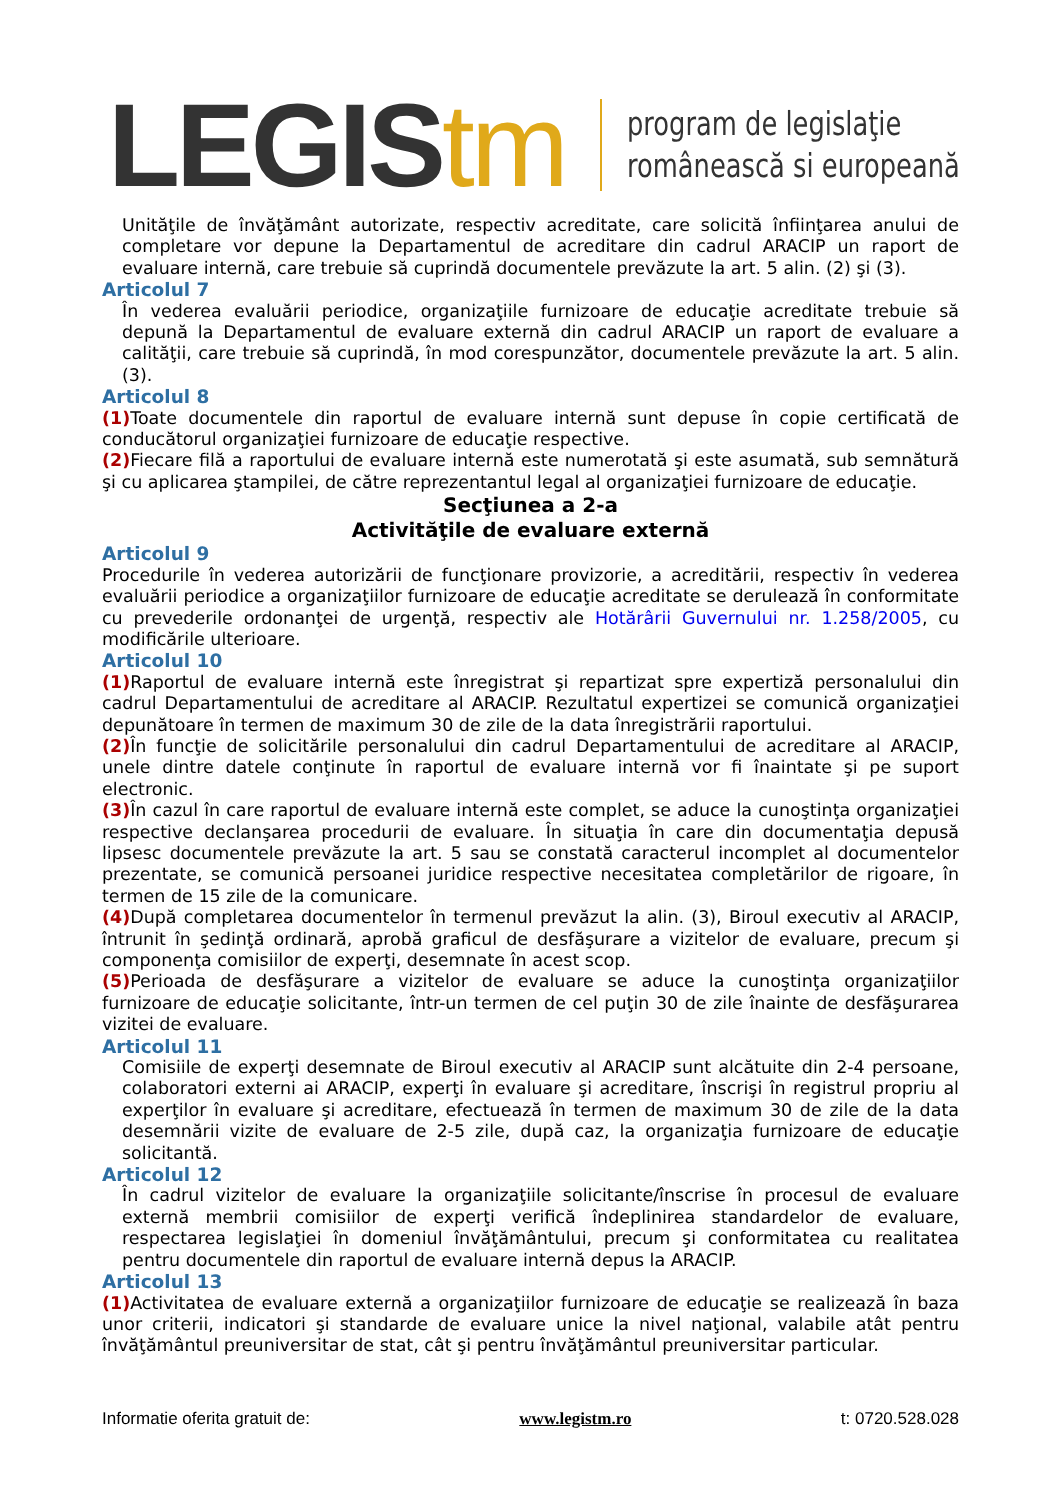LEGIStm
program de legislaţie
românească si europeană
Unităţile de învăţământ autorizate, respectiv acreditate, care solicită înfiinţarea anului de completare vor depune la Departamentul de acreditare din cadrul ARACIP un raport de evaluare internă, care trebuie să cuprindă documentele prevăzute la art. 5 alin. (2) şi (3).
Articolul 7
În vederea evaluării periodice, organizaţiile furnizoare de educaţie acreditate trebuie să depună la Departamentul de evaluare externă din cadrul ARACIP un raport de evaluare a calităţii, care trebuie să cuprindă, în mod corespunzător, documentele prevăzute la art. 5 alin. (3).
Articolul 8
(1) Toate documentele din raportul de evaluare internă sunt depuse în copie certificată de conducătorul organizaţiei furnizoare de educaţie respective.
(2) Fiecare filă a raportului de evaluare internă este numerotată şi este asumată, sub semnătură şi cu aplicarea ştampilei, de către reprezentantul legal al organizaţiei furnizoare de educaţie.
Secţiunea a 2-a
Activităţile de evaluare externă
Articolul 9
Procedurile în vederea autorizării de funcţionare provizorie, a acreditării, respectiv în vederea evaluării periodice a organizaţiilor furnizoare de educaţie acreditate se derulează în conformitate cu prevederile ordonanţei de urgenţă, respectiv ale Hotărârii Guvernului nr. 1.258/2005, cu modificările ulterioare.
Articolul 10
(1) Raportul de evaluare internă este înregistrat şi repartizat spre expertiză personalului din cadrul Departamentului de acreditare al ARACIP. Rezultatul expertizei se comunică organizaţiei depunătoare în termen de maximum 30 de zile de la data înregistrării raportului.
(2) În funcţie de solicitările personalului din cadrul Departamentului de acreditare al ARACIP, unele dintre datele conţinute în raportul de evaluare internă vor fi înaintate şi pe suport electronic.
(3) În cazul în care raportul de evaluare internă este complet, se aduce la cunoştinţa organizaţiei respective declanşarea procedurii de evaluare. În situaţia în care din documentaţia depusă lipsesc documentele prevăzute la art. 5 sau se constată caracterul incomplet al documentelor prezentate, se comunică persoanei juridice respective necesitatea completărilor de rigoare, în termen de 15 zile de la comunicare.
(4) După completarea documentelor în termenul prevăzut la alin. (3), Biroul executiv al ARACIP, întrunit în şedinţă ordinară, aprobă graficul de desfăşurare a vizitelor de evaluare, precum şi componenţa comisiilor de experţi, desemnate în acest scop.
(5) Perioada de desfăşurare a vizitelor de evaluare se aduce la cunoştinţa organizaţiilor furnizoare de educaţie solicitante, într-un termen de cel puţin 30 de zile înainte de desfăşurarea vizitei de evaluare.
Articolul 11
Comisiile de experţi desemnate de Biroul executiv al ARACIP sunt alcătuite din 2-4 persoane, colaboratori externi ai ARACIP, experţi în evaluare şi acreditare, înscrişi în registrul propriu al experţilor în evaluare şi acreditare, efectuează în termen de maximum 30 de zile de la data desemnării vizite de evaluare de 2-5 zile, după caz, la organizaţia furnizoare de educaţie solicitantă.
Articolul 12
În cadrul vizitelor de evaluare la organizaţiile solicitante/înscrise în procesul de evaluare externă membrii comisiilor de experţi verifică îndeplinirea standardelor de evaluare, respectarea legislaţiei în domeniul învăţământului, precum şi conformitatea cu realitatea pentru documentele din raportul de evaluare internă depus la ARACIP.
Articolul 13
(1) Activitatea de evaluare externă a organizaţiilor furnizoare de educaţie se realizează în baza unor criterii, indicatori şi standarde de evaluare unice la nivel naţional, valabile atât pentru învăţământul preuniversitar de stat, cât şi pentru învăţământul preuniversitar particular.
Informatie oferita gratuit de: www.legistm.ro t: 0720.528.028